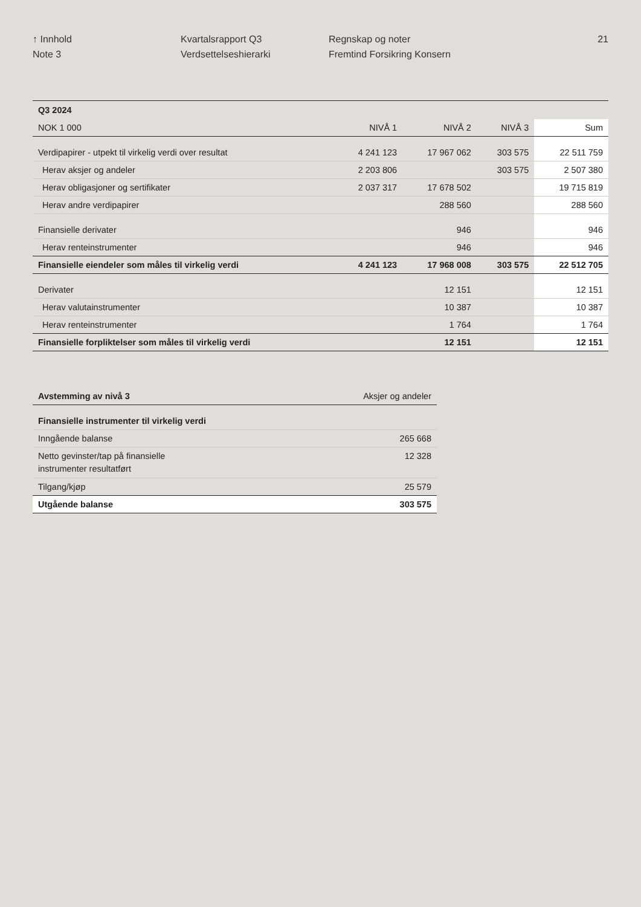↑ Innhold
Note 3
Kvartalsrapport Q3
Verdsettelseshierarki
Regnskap og noter
Fremtind Forsikring Konsern
21
| Q3 2024 | | | | |
| --- | --- | --- | --- | --- |
| NOK 1 000 | NIVÅ 1 | NIVÅ 2 | NIVÅ 3 | Sum |
| Verdipapirer - utpekt til virkelig verdi over resultat | 4 241 123 | 17 967 062 | 303 575 | 22 511 759 |
| Herav aksjer og andeler | 2 203 806 | | 303 575 | 2 507 380 |
| Herav obligasjoner og sertifikater | 2 037 317 | 17 678 502 | | 19 715 819 |
| Herav andre verdipapirer | | 288 560 | | 288 560 |
| Finansielle derivater | | 946 | | 946 |
| Herav renteinstrumenter | | 946 | | 946 |
| Finansielle eiendeler som måles til virkelig verdi | 4 241 123 | 17 968 008 | 303 575 | 22 512 705 |
| Derivater | | 12 151 | | 12 151 |
| Herav valutainstrumenter | | 10 387 | | 10 387 |
| Herav renteinstrumenter | | 1 764 | | 1 764 |
| Finansielle forpliktelser som måles til virkelig verdi | | 12 151 | | 12 151 |
| Avstemming av nivå 3 | Aksjer og andeler |
| --- | --- |
| Finansielle instrumenter til virkelig verdi | |
| Inngående balanse | 265 668 |
| Netto gevinster/tap på finansielle instrumenter resultatført | 12 328 |
| Tilgang/kjøp | 25 579 |
| Utgående balanse | 303 575 |